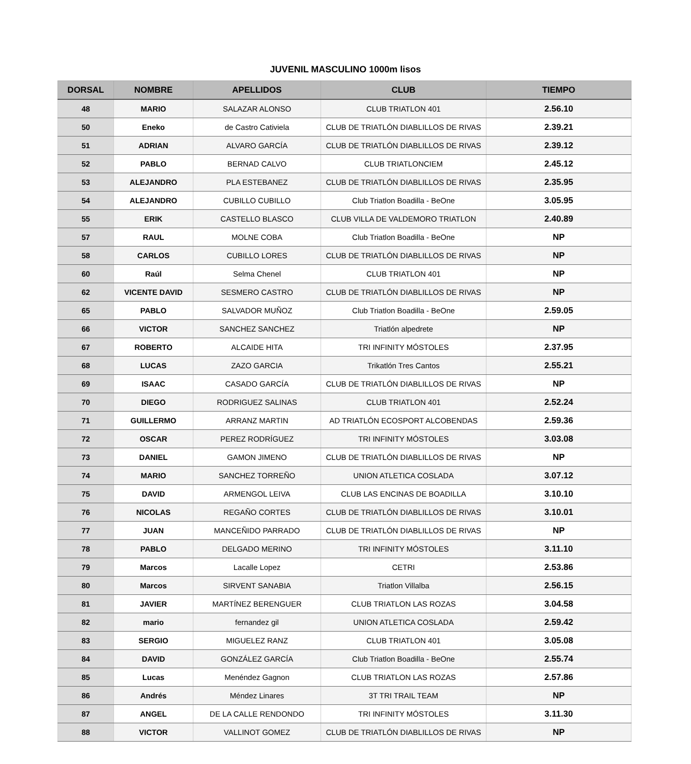JUVENIL MASCULINO 1000m lisos
| DORSAL | NOMBRE | APELLIDOS | CLUB | TIEMPO |
| --- | --- | --- | --- | --- |
| 48 | MARIO | SALAZAR ALONSO | CLUB TRIATLON 401 | 2.56.10 |
| 50 | Eneko | de Castro Cativiela | CLUB DE TRIATLÓN DIABLILLOS DE RIVAS | 2.39.21 |
| 51 | ADRIAN | ALVARO GARCÍA | CLUB DE TRIATLÓN DIABLILLOS DE RIVAS | 2.39.12 |
| 52 | PABLO | BERNAD CALVO | CLUB TRIATLONCIEM | 2.45.12 |
| 53 | ALEJANDRO | PLA ESTEBANEZ | CLUB DE TRIATLÓN DIABLILLOS DE RIVAS | 2.35.95 |
| 54 | ALEJANDRO | CUBILLO CUBILLO | Club Triatlon Boadilla - BeOne | 3.05.95 |
| 55 | ERIK | CASTELLO BLASCO | CLUB VILLA DE VALDEMORO TRIATLON | 2.40.89 |
| 57 | RAUL | MOLNE COBA | Club Triatlon Boadilla - BeOne | NP |
| 58 | CARLOS | CUBILLO LORES | CLUB DE TRIATLÓN DIABLILLOS DE RIVAS | NP |
| 60 | Raúl | Selma Chenel | CLUB TRIATLON 401 | NP |
| 62 | VICENTE DAVID | SESMERO CASTRO | CLUB DE TRIATLÓN DIABLILLOS DE RIVAS | NP |
| 65 | PABLO | SALVADOR MUÑOZ | Club Triatlon Boadilla - BeOne | 2.59.05 |
| 66 | VICTOR | SANCHEZ SANCHEZ | Triatlón alpedrete | NP |
| 67 | ROBERTO | ALCAIDE HITA | TRI INFINITY MÓSTOLES | 2.37.95 |
| 68 | LUCAS | ZAZO GARCIA | Trikatlón Tres Cantos | 2.55.21 |
| 69 | ISAAC | CASADO GARCÍA | CLUB DE TRIATLÓN DIABLILLOS DE RIVAS | NP |
| 70 | DIEGO | RODRIGUEZ SALINAS | CLUB TRIATLON 401 | 2.52.24 |
| 71 | GUILLERMO | ARRANZ MARTIN | AD TRIATLÓN ECOSPORT ALCOBENDAS | 2.59.36 |
| 72 | OSCAR | PEREZ RODRÍGUEZ | TRI INFINITY MÓSTOLES | 3.03.08 |
| 73 | DANIEL | GAMON JIMENO | CLUB DE TRIATLÓN DIABLILLOS DE RIVAS | NP |
| 74 | MARIO | SANCHEZ TORREÑO | UNION ATLETICA COSLADA | 3.07.12 |
| 75 | DAVID | ARMENGOL LEIVA | CLUB LAS ENCINAS DE BOADILLA | 3.10.10 |
| 76 | NICOLAS | REGAÑO CORTES | CLUB DE TRIATLÓN DIABLILLOS DE RIVAS | 3.10.01 |
| 77 | JUAN | MANCEÑIDO PARRADO | CLUB DE TRIATLÓN DIABLILLOS DE RIVAS | NP |
| 78 | PABLO | DELGADO MERINO | TRI INFINITY MÓSTOLES | 3.11.10 |
| 79 | Marcos | Lacalle Lopez | CETRI | 2.53.86 |
| 80 | Marcos | SIRVENT SANABIA | Triatlon Villalba | 2.56.15 |
| 81 | JAVIER | MARTÍNEZ BERENGUER | CLUB TRIATLON LAS ROZAS | 3.04.58 |
| 82 | mario | fernandez gil | UNION ATLETICA COSLADA | 2.59.42 |
| 83 | SERGIO | MIGUELEZ RANZ | CLUB TRIATLON 401 | 3.05.08 |
| 84 | DAVID | GONZÁLEZ GARCÍA | Club Triatlon Boadilla - BeOne | 2.55.74 |
| 85 | Lucas | Menéndez Gagnon | CLUB TRIATLON LAS ROZAS | 2.57.86 |
| 86 | Andrés | Méndez Linares | 3T TRI TRAIL TEAM | NP |
| 87 | ANGEL | DE LA CALLE RENDONDO | TRI INFINITY MÓSTOLES | 3.11.30 |
| 88 | VICTOR | VALLINOT GOMEZ | CLUB DE TRIATLÓN DIABLILLOS DE RIVAS | NP |